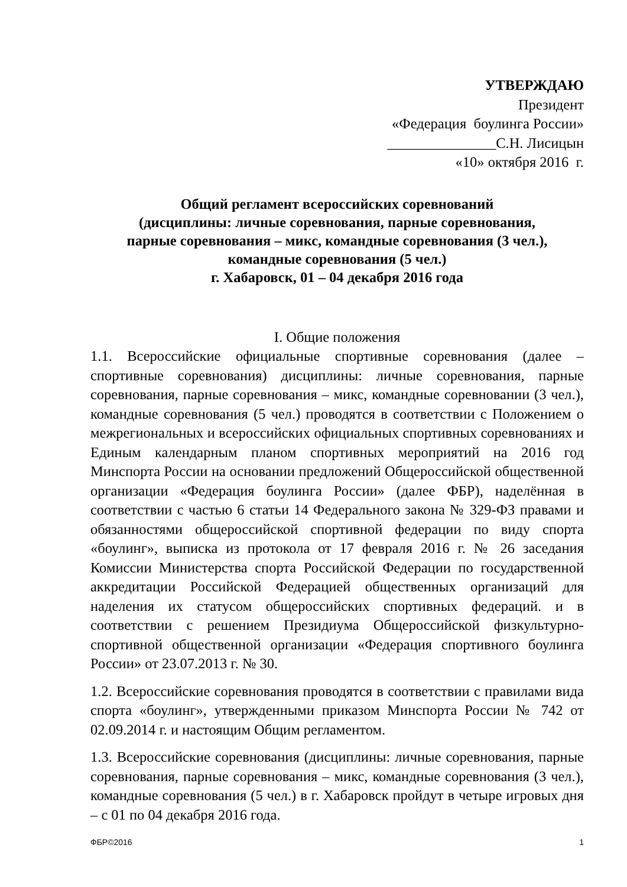УТВЕРЖДАЮ
Президент
«Федерация боулинга России»
_______________С.Н. Лисицын
«10» октября 2016 г.
Общий регламент всероссийских соревнований
(дисциплины: личные соревнования, парные соревнования,
парные соревнования – микс, командные соревнования (3 чел.),
командные соревнования (5 чел.)
г. Хабаровск, 01 – 04 декабря 2016 года
I. Общие положения
1.1. Всероссийские официальные спортивные соревнования (далее – спортивные соревнования) дисциплины: личные соревнования, парные соревнования, парные соревнования – микс, командные соревновании (3 чел.), командные соревнования (5 чел.) проводятся в соответствии с Положением о межрегиональных и всероссийских официальных спортивных соревнованиях и Единым календарным планом спортивных мероприятий на 2016 год Минспорта России на основании предложений Общероссийской общественной организации «Федерация боулинга России» (далее ФБР), наделённая в соответствии с частью 6 статьи 14 Федерального закона № 329-ФЗ правами и обязанностями общероссийской спортивной федерации по виду спорта «боулинг», выписка из протокола от 17 февраля 2016 г. № 26 заседания Комиссии Министерства спорта Российской Федерации по государственной аккредитации Российской Федерацией общественных организаций для наделения их статусом общероссийских спортивных федераций. и в соответствии с решением Президиума Общероссийской физкультурно-спортивной общественной организации «Федерация спортивного боулинга России» от 23.07.2013 г. № 30.
1.2. Всероссийские соревнования проводятся в соответствии с правилами вида спорта «боулинг», утвержденными приказом Минспорта России № 742 от 02.09.2014 г. и настоящим Общим регламентом.
1.3. Всероссийские соревнования (дисциплины: личные соревнования, парные соревнования, парные соревнования – микс, командные соревнования (3 чел.), командные соревнования (5 чел.) в г. Хабаровск пройдут в четыре игровых дня – с 01 по 04 декабря 2016 года.
ФБР©2016 1